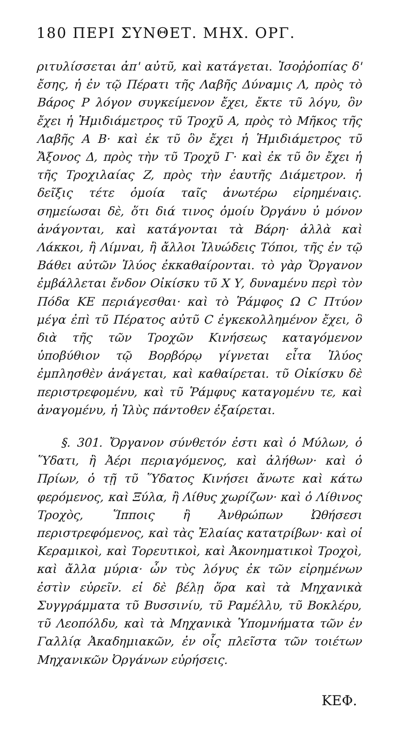180 ΠΕΡΙ ΣΥΝΘΕΤ. ΜΗΧ. ΟΡΓ.
ριτυλίσσεται ἀπ' αὐτῦ, καὶ κατάγεται. Ἰσοῤῥοπίας δ' ἔσης, ἡ ἐν τῷ Πέρατι τῆς Λαβῆς Δύναμις Λ, πρὸς τὸ Βάρος Ρ λόγον συγκείμενον ἔχει, ἔκτε τῦ λόγυ, ὃν ἔχει ἡ Ἡμιδιάμετρος τῦ Τροχῦ Α, πρὸς τὸ Μῆκος τῆς Λαβῆς Α Β· καὶ ἐκ τῦ ὃν ἔχει ἡ Ἡμιδιάμετρος τῦ Ἄξονος Δ, πρὸς τὴν τῦ Τροχῦ Γ· καὶ ἐκ τῦ ὃν ἔχει ἡ τῆς Τροχιλαίας Ζ, πρὸς τὴν ἑαυτῆς Διάμετρον. ἡ δεῖξις τέτε ὁμοία ταῖς ἀνωτέρω εἰρημέναις. σημείωσαι δὲ, ὅτι διά τινος ὁμοίυ Ὀργάνυ ὐ μόνον ἀνάγονται, καὶ κατάγονται τὰ Βάρη· ἀλλὰ καὶ Λάκκοι, ἢ Λίμναι, ἢ ἄλλοι Ἰλυώδεις Τόποι, τῆς ἐν τῷ Βάθει αὐτῶν Ἰλύος ἐκκαθαίρονται. τὸ γὰρ Ὄργανον ἐμβάλλεται ἔνδον Οἰκίσκυ τῦ Χ Υ, δυναμένυ περὶ τὸν Πόδα ΚΕ περιάγεσθαι· καὶ τὸ Ῥάμφος Ω C Πτύον μέγα ἐπὶ τῦ Πέρατος αὐτῦ C ἐγκεκολλημένον ἔχει, ὃ διὰ τῆς τῶν Τροχῶν Κινήσεως καταγόμενον ὑποβύθιον τῷ Βορβόρῳ γίγνεται εἶτα Ἰλύος ἐμπλησθὲν ἀνάγεται, καὶ καθαίρεται. τῦ Οἰκίσκυ δὲ περιστρεφομένυ, καὶ τῦ Ῥάμφυς καταγομένυ τε, καὶ ἀναγομένυ, ἡ Ἰλὺς πάντοθεν ἐξαίρεται.
§. 301. Ὄργανον σύνθετόν ἐστι καὶ ὁ Μύλων, ὁ Ὕδατι, ἢ Ἀέρι περιαγόμενος, καὶ ἀλήθων· καὶ ὁ Πρίων, ὁ τῇ τῦ Ὕδατος Κινήσει ἄνωτε καὶ κάτω φερόμενος, καὶ Ξύλα, ἢ Λίθυς χωρίζων· καὶ ὁ Λίθινος Τροχὸς, Ἵπποις ἢ Ἀνθρώπων Ὠθήσεσι περιστρεφόμενος, καὶ τὰς Ἐλαίας κατατρίβων· καὶ οἱ Κεραμικοὶ, καὶ Τορευτικοὶ, καὶ Ἀκονηματικοὶ Τροχοὶ, καὶ ἄλλα μύρια· ὧν τὺς λόγυς ἐκ τῶν εἰρημένων ἐστὶν εὑρεῖν. εἰ δὲ βέλῃ ὅρα καὶ τὰ Μηχανικὰ Συγγράμματα τῦ Βυσσινίυ, τῦ Ραμέλλυ, τῦ Βοκλέρυ, τῦ Λεοπόλδυ, καὶ τὰ Μηχανικὰ Ὑπομνήματα τῶν ἐν Γαλλίᾳ Ἀκαδημιακῶν, ἐν οἷς πλεῖστα τῶν τοιέτων Μηχανικῶν Ὀργάνων εὑρήσεις.
ΚΕΦ.